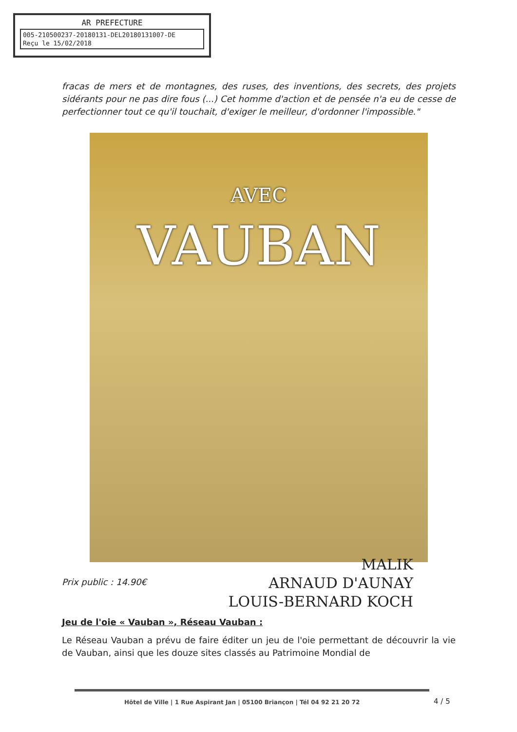AR PREFECTURE
005-210500237-20180131-DEL20180131007-DE
Reçu le 15/02/2018
fracas de mers et de montagnes, des ruses, des inventions, des secrets, des projets sidérants pour ne pas dire fous (...) Cet homme d'action et de pensée n'a eu de cesse de perfectionner tout ce qu'il touchait, d'exiger le meilleur, d'ordonner l'impossible."
AVEC
VAUBAN
MALIK
ARNAUD D'AUNAY
LOUIS-BERNARD KOCH
Prix public : 14.90€
Jeu de l'oie « Vauban », Réseau Vauban :
Le Réseau Vauban a prévu de faire éditer un jeu de l'oie permettant de découvrir la vie de Vauban, ainsi que les douze sites classés au Patrimoine Mondial de
Hôtel de Ville | 1 Rue Aspirant Jan | 05100 Briançon | Tél 04 92 21 20 72
4 / 5